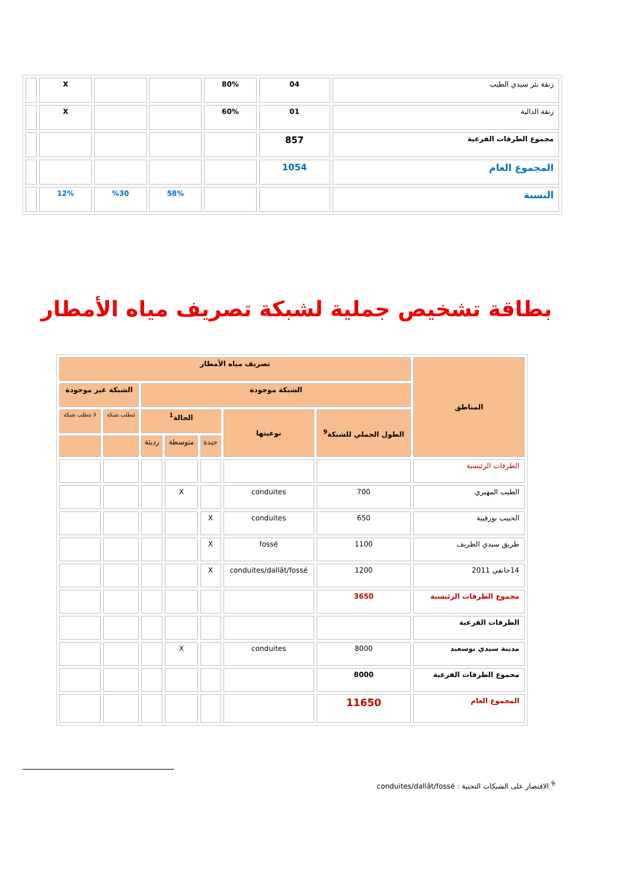| زنقة بئر سيدي الطيب | 04 | 80% | | | X | |
| زنقة الدالية | 01 | 60% | | | X | |
| مجموع الطرقات الفرعية | 857 | | | | | |
| المجموع العام | 1054 | | | | | |
| النسبة | | | 58% | %30 | 12% | |
بطاقة تشخيص جملية لشبكة تصريف مياه الأمطار
| المناطق | تصريف مياه الأمطار | | | | | | |
| --- | --- | --- | --- | --- | --- | --- | --- |
| | الشبكة موجودة | | | | | الشبكة غير موجودة | |
| | الطول الجملي للشبكة<sup>9</sup> | نوعيتها | الحالة<sup>1</sup> | | | تتطلب شبكة | لا تتطلب شبكة |
| | | | جيدة | متوسطة | رديئة | | |
| الطرقات الرئيسية | | | | | | | |
| الطيب المهيري | 700 | conduites | | X | | | |
| الحبيب بورقيبة | 650 | conduites | X | | | | |
| طريق سيدي الظريف | 1100 | fossé | X | | | | |
| 14جانفي 2011 | 1200 | conduites/dallât/fossé | X | | | | |
| مجموع الطرقات الرئيسية | 3650 | | | | | | |
| الطرقات الفرعية | | | | | | | |
| مدينة سيدي بوسعيد | 8000 | conduites | | X | | | |
| مجموع الطرقات الفرعية | 8000 | | | | | | |
| المجموع العام | 11650 | | | | | | |
<sup>9</sup> الاقتصار على الشبكات التحتية : conduites/dallât/fossé